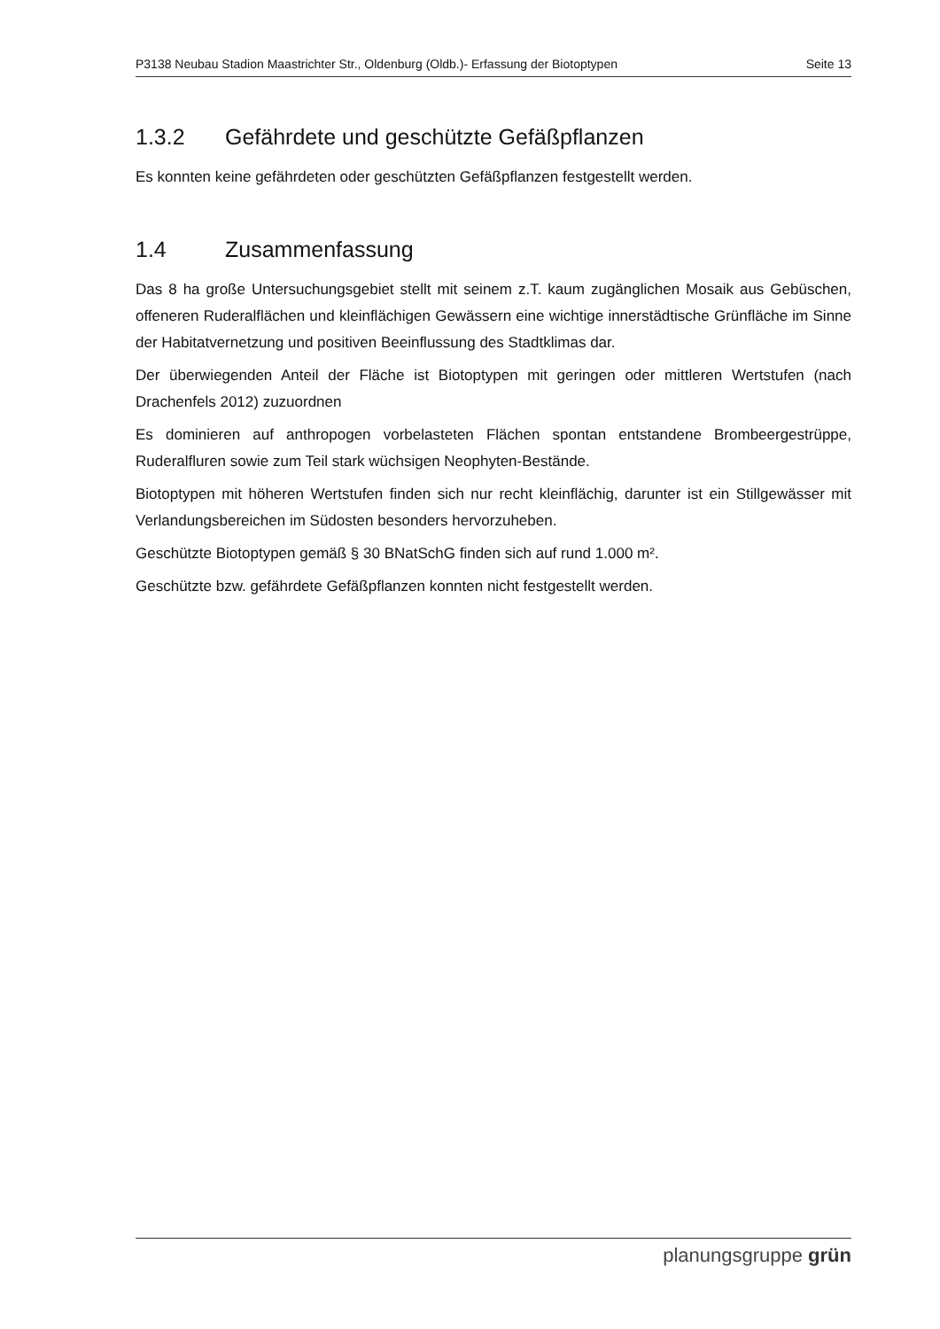P3138 Neubau Stadion Maastrichter Str., Oldenburg (Oldb.)- Erfassung der Biotoptypen Seite 13
1.3.2 Gefährdete und geschützte Gefäßpflanzen
Es konnten keine gefährdeten oder geschützten Gefäßpflanzen festgestellt werden.
1.4 Zusammenfassung
Das 8 ha große Untersuchungsgebiet stellt mit seinem z.T. kaum zugänglichen Mosaik aus Gebüschen, offeneren Ruderalflächen und kleinflächigen Gewässern eine wichtige innerstädtische Grünfläche im Sinne der Habitatvernetzung und positiven Beeinflussung des Stadtklimas dar.
Der überwiegenden Anteil der Fläche ist Biotoptypen mit geringen oder mittleren Wertstufen (nach Drachenfels 2012) zuzuordnen
Es dominieren auf anthropogen vorbelasteten Flächen spontan entstandene Brombeergestrüppe, Ruderalfluren sowie zum Teil stark wüchsigen Neophyten-Bestände.
Biotoptypen mit höheren Wertstufen finden sich nur recht kleinflächig, darunter ist ein Stillgewässer mit Verlandungsbereichen im Südosten besonders hervorzuheben.
Geschützte Biotoptypen gemäß § 30 BNatSchG finden sich auf rund 1.000 m².
Geschützte bzw. gefährdete Gefäßpflanzen konnten nicht festgestellt werden.
planungsgruppe grün